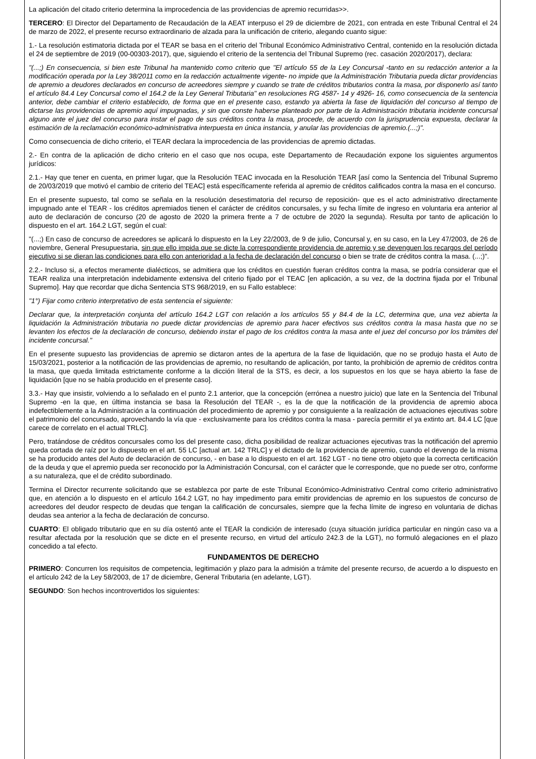La aplicación del citado criterio determina la improcedencia de las providencias de apremio recurridas>>.
TERCERO: El Director del Departamento de Recaudación de la AEAT interpuso el 29 de diciembre de 2021, con entrada en este Tribunal Central el 24 de marzo de 2022, el presente recurso extraordinario de alzada para la unificación de criterio, alegando cuanto sigue:
1.- La resolución estimatoria dictada por el TEAR se basa en el criterio del Tribunal Económico Administrativo Central, contenido en la resolución dictada el 24 de septiembre de 2019 (00-00303-2017), que, siguiendo el criterio de la sentencia del Tribunal Supremo (rec. casación 2020/2017), declara:
"(...;) En consecuencia, si bien este Tribunal ha mantenido como criterio que "El artículo 55 de la Ley Concursal -tanto en su redacción anterior a la modificación operada por la Ley 38/2011 como en la redacción actualmente vigente- no impide que la Administración Tributaria pueda dictar providencias de apremio a deudores declarados en concurso de acreedores siempre y cuando se trate de créditos tributarios contra la masa, por disponerlo así tanto el artículo 84.4 Ley Concursal como el 164.2 de la Ley General Tributaria" en resoluciones RG 4587- 14 y 4926- 16, como consecuencia de la sentencia anterior, debe cambiar el criterio establecido, de forma que en el presente caso, estando ya abierta la fase de liquidación del concurso al tiempo de dictarse las providencias de apremio aquí impugnadas, y sin que conste haberse planteado por parte de la Administración tributaria incidente concursal alguno ante el juez del concurso para instar el pago de sus créditos contra la masa, procede, de acuerdo con la jurisprudencia expuesta, declarar la estimación de la reclamación económico-administrativa interpuesta en única instancia, y anular las providencias de apremio.(...;)".
Como consecuencia de dicho criterio, el TEAR declara la improcedencia de las providencias de apremio dictadas.
2.- En contra de la aplicación de dicho criterio en el caso que nos ocupa, este Departamento de Recaudación expone los siguientes argumentos jurídicos:
2.1.- Hay que tener en cuenta, en primer lugar, que la Resolución TEAC invocada en la Resolución TEAR [así como la Sentencia del Tribunal Supremo de 20/03/2019 que motivó el cambio de criterio del TEAC] está específicamente referida al apremio de créditos calificados contra la masa en el concurso.
En el presente supuesto, tal como se señala en la resolución desestimatoria del recurso de reposición- que es el acto administrativo directamente impugnado ante el TEAR - los créditos apremiados tienen el carácter de créditos concursales, y su fecha límite de ingreso en voluntaria era anterior al auto de declaración de concurso (20 de agosto de 2020 la primera frente a 7 de octubre de 2020 la segunda). Resulta por tanto de aplicación lo dispuesto en el art. 164.2 LGT, según el cual:
"(...;) En caso de concurso de acreedores se aplicará lo dispuesto en la Ley 22/2003, de 9 de julio, Concursal y, en su caso, en la Ley 47/2003, de 26 de noviembre, General Presupuestaria, sin que ello impida que se dicte la correspondiente providencia de apremio y se devenguen los recargos del período ejecutivo si se dieran las condiciones para ello con anterioridad a la fecha de declaración del concurso o bien se trate de créditos contra la masa. (...;)".
2.2.- Incluso si, a efectos meramente dialécticos, se admitiera que los créditos en cuestión fueran créditos contra la masa, se podría considerar que el TEAR realiza una interpretación indebidamente extensiva del criterio fijado por el TEAC [en aplicación, a su vez, de la doctrina fijada por el Tribunal Supremo]. Hay que recordar que dicha Sentencia STS 968/2019, en su Fallo establece:
"1°) Fijar como criterio interpretativo de esta sentencia el siguiente:
Declarar que, la interpretación conjunta del artículo 164.2 LGT con relación a los artículos 55 y 84.4 de la LC, determina que, una vez abierta la liquidación la Administración tributaria no puede dictar providencias de apremio para hacer efectivos sus créditos contra la masa hasta que no se levanten los efectos de la declaración de concurso, debiendo instar el pago de los créditos contra la masa ante el juez del concurso por los trámites del incidente concursal."
En el presente supuesto las providencias de apremio se dictaron antes de la apertura de la fase de liquidación, que no se produjo hasta el Auto de 15/03/2021, posterior a la notificación de las providencias de apremio, no resultando de aplicación, por tanto, la prohibición de apremio de créditos contra la masa, que queda limitada estrictamente conforme a la dicción literal de la STS, es decir, a los supuestos en los que se haya abierto la fase de liquidación [que no se había producido en el presente caso].
3.3.- Hay que insistir, volviendo a lo señalado en el punto 2.1 anterior, que la concepción (errónea a nuestro juicio) que late en la Sentencia del Tribunal Supremo -en la que, en última instancia se basa la Resolución del TEAR -, es la de que la notificación de la providencia de apremio aboca indefectiblemente a la Administración a la continuación del procedimiento de apremio y por consiguiente a la realización de actuaciones ejecutivas sobre el patrimonio del concursado, aprovechando la vía que - exclusivamente para los créditos contra la masa - parecía permitir el ya extinto art. 84.4 LC [que carece de correlato en el actual TRLC].
Pero, tratándose de créditos concursales como los del presente caso, dicha posibilidad de realizar actuaciones ejecutivas tras la notificación del apremio queda cortada de raíz por lo dispuesto en el art. 55 LC [actual art. 142 TRLC] y el dictado de la providencia de apremio, cuando el devengo de la misma se ha producido antes del Auto de declaración de concurso, - en base a lo dispuesto en el art. 162 LGT - no tiene otro objeto que la correcta certificación de la deuda y que el apremio pueda ser reconocido por la Administración Concursal, con el carácter que le corresponde, que no puede ser otro, conforme a su naturaleza, que el de crédito subordinado.
Termina el Director recurrente solicitando que se establezca por parte de este Tribunal Económico-Administrativo Central como criterio administrativo que, en atención a lo dispuesto en el artículo 164.2 LGT, no hay impedimento para emitir providencias de apremio en los supuestos de concurso de acreedores del deudor respecto de deudas que tengan la calificación de concursales, siempre que la fecha límite de ingreso en voluntaria de dichas deudas sea anterior a la fecha de declaración de concurso.
CUARTO: El obligado tributario que en su día ostentó ante el TEAR la condición de interesado (cuya situación jurídica particular en ningún caso va a resultar afectada por la resolución que se dicte en el presente recurso, en virtud del artículo 242.3 de la LGT), no formuló alegaciones en el plazo concedido a tal efecto.
FUNDAMENTOS DE DERECHO
PRIMERO: Concurren los requisitos de competencia, legitimación y plazo para la admisión a trámite del presente recurso, de acuerdo a lo dispuesto en el artículo 242 de la Ley 58/2003, de 17 de diciembre, General Tributaria (en adelante, LGT).
SEGUNDO: Son hechos incontrovertidos los siguientes: